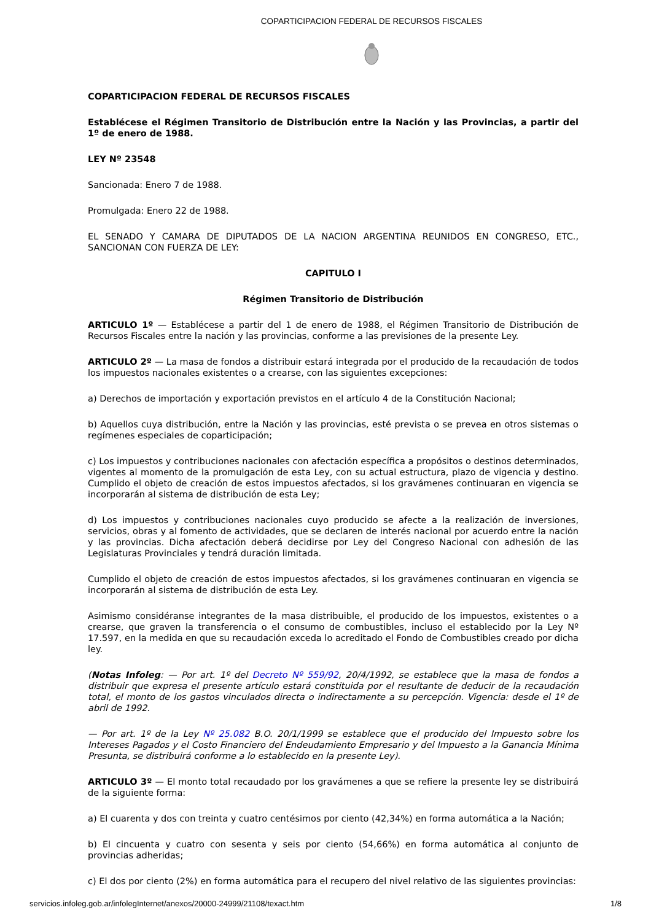COPARTICIPACION FEDERAL DE RECURSOS FISCALES
COPARTICIPACION FEDERAL DE RECURSOS FISCALES
Establécese el Régimen Transitorio de Distribución entre la Nación y las Provincias, a partir del 1º de enero de 1988.
LEY Nº 23548
Sancionada: Enero 7 de 1988.
Promulgada: Enero 22 de 1988.
EL SENADO Y CAMARA DE DIPUTADOS DE LA NACION ARGENTINA REUNIDOS EN CONGRESO, ETC., SANCIONAN CON FUERZA DE LEY:
CAPITULO I
Régimen Transitorio de Distribución
ARTICULO 1º — Establécese a partir del 1 de enero de 1988, el Régimen Transitorio de Distribución de Recursos Fiscales entre la nación y las provincias, conforme a las previsiones de la presente Ley.
ARTICULO 2º — La masa de fondos a distribuir estará integrada por el producido de la recaudación de todos los impuestos nacionales existentes o a crearse, con las siguientes excepciones:
a) Derechos de importación y exportación previstos en el artículo 4 de la Constitución Nacional;
b) Aquellos cuya distribución, entre la Nación y las provincias, esté prevista o se prevea en otros sistemas o regímenes especiales de coparticipación;
c) Los impuestos y contribuciones nacionales con afectación específica a propósitos o destinos determinados, vigentes al momento de la promulgación de esta Ley, con su actual estructura, plazo de vigencia y destino. Cumplido el objeto de creación de estos impuestos afectados, si los gravámenes continuaran en vigencia se incorporarán al sistema de distribución de esta Ley;
d) Los impuestos y contribuciones nacionales cuyo producido se afecte a la realización de inversiones, servicios, obras y al fomento de actividades, que se declaren de interés nacional por acuerdo entre la nación y las provincias. Dicha afectación deberá decidirse por Ley del Congreso Nacional con adhesión de las Legislaturas Provinciales y tendrá duración limitada.
Cumplido el objeto de creación de estos impuestos afectados, si los gravámenes continuaran en vigencia se incorporarán al sistema de distribución de esta Ley.
Asimismo considéranse integrantes de la masa distribuible, el producido de los impuestos, existentes o a crearse, que graven la transferencia o el consumo de combustibles, incluso el establecido por la Ley Nº 17.597, en la medida en que su recaudación exceda lo acreditado el Fondo de Combustibles creado por dicha ley.
(Notas Infoleg: — Por art. 1º del Decreto Nº 559/92, 20/4/1992, se establece que la masa de fondos a distribuir que expresa el presente artículo estará constituida por el resultante de deducir de la recaudación total, el monto de los gastos vinculados directa o indirectamente a su percepción. Vigencia: desde el 1º de abril de 1992.
— Por art. 1º de la Ley Nº 25.082 B.O. 20/1/1999 se establece que el producido del Impuesto sobre los Intereses Pagados y el Costo Financiero del Endeudamiento Empresario y del Impuesto a la Ganancia Mínima Presunta, se distribuirá conforme a lo establecido en la presente Ley).
ARTICULO 3º — El monto total recaudado por los gravámenes a que se refiere la presente ley se distribuirá de la siguiente forma:
a) El cuarenta y dos con treinta y cuatro centésimos por ciento (42,34%) en forma automática a la Nación;
b) El cincuenta y cuatro con sesenta y seis por ciento (54,66%) en forma automática al conjunto de provincias adheridas;
c) El dos por ciento (2%) en forma automática para el recupero del nivel relativo de las siguientes provincias:
servicios.infoleg.gob.ar/infolegInternet/anexos/20000-24999/21108/texact.htm 1/8